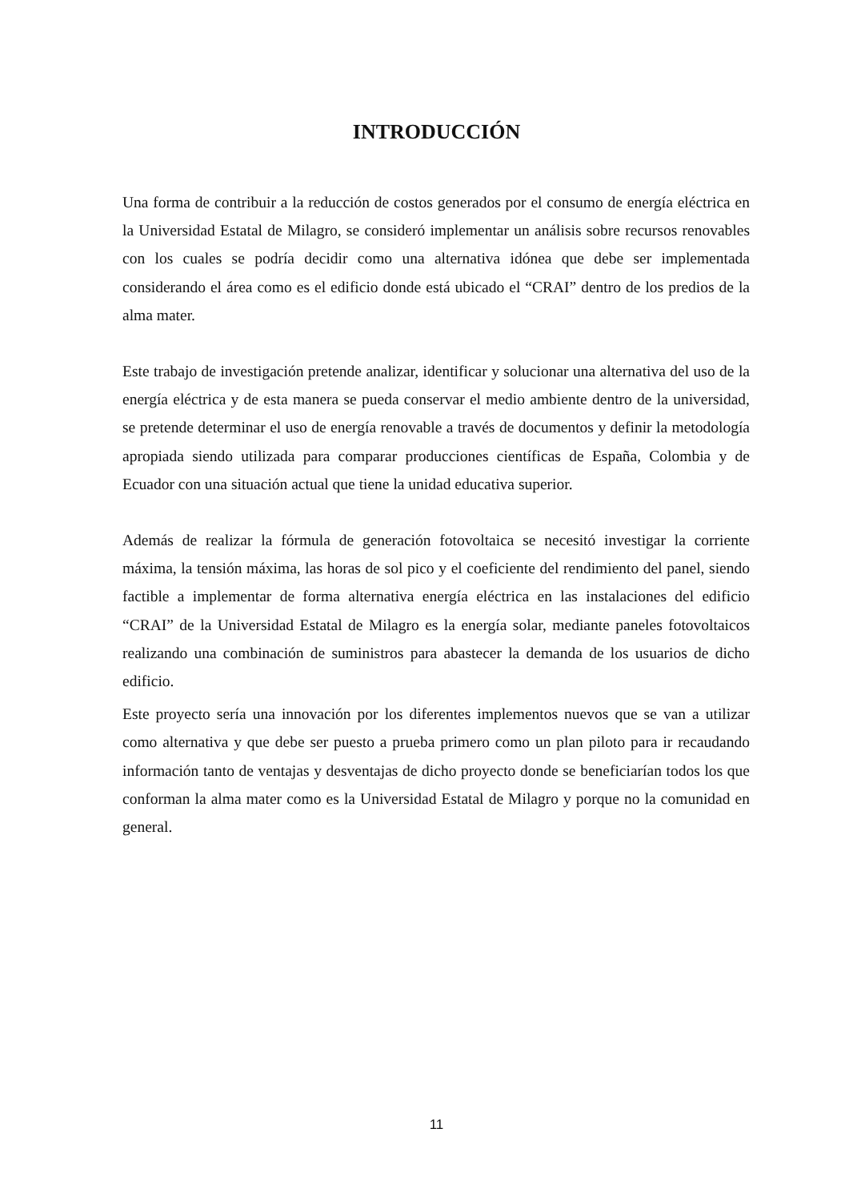INTRODUCCIÓN
Una forma de contribuir a la reducción de costos generados por el consumo de energía eléctrica en la Universidad Estatal de Milagro, se consideró implementar un análisis sobre recursos renovables con los cuales se podría decidir como una alternativa idónea que debe ser implementada considerando el área como es el edificio donde está ubicado el “CRAI” dentro de los predios de la alma mater.
Este trabajo de investigación pretende analizar, identificar y solucionar una alternativa del uso de la energía eléctrica y de esta manera se pueda conservar el medio ambiente dentro de la universidad, se pretende determinar el uso de energía renovable a través de documentos y definir la metodología apropiada siendo utilizada para comparar producciones científicas de España, Colombia y de Ecuador con una situación actual que tiene la unidad educativa superior.
Además de realizar la fórmula de generación fotovoltaica se necesitó investigar la corriente máxima, la tensión máxima, las horas de sol pico y el coeficiente del rendimiento del panel, siendo factible a implementar de forma alternativa energía eléctrica en las instalaciones del edificio “CRAI” de la Universidad Estatal de Milagro es la energía solar, mediante paneles fotovoltaicos realizando una combinación de suministros para abastecer la demanda de los usuarios de dicho edificio.
Este proyecto sería una innovación por los diferentes implementos nuevos que se van a utilizar como alternativa y que debe ser puesto a prueba primero como un plan piloto para ir recaudando información tanto de ventajas y desventajas de dicho proyecto donde se beneficiarían todos los que conforman la alma mater como es la Universidad Estatal de Milagro y porque no la comunidad en general.
11